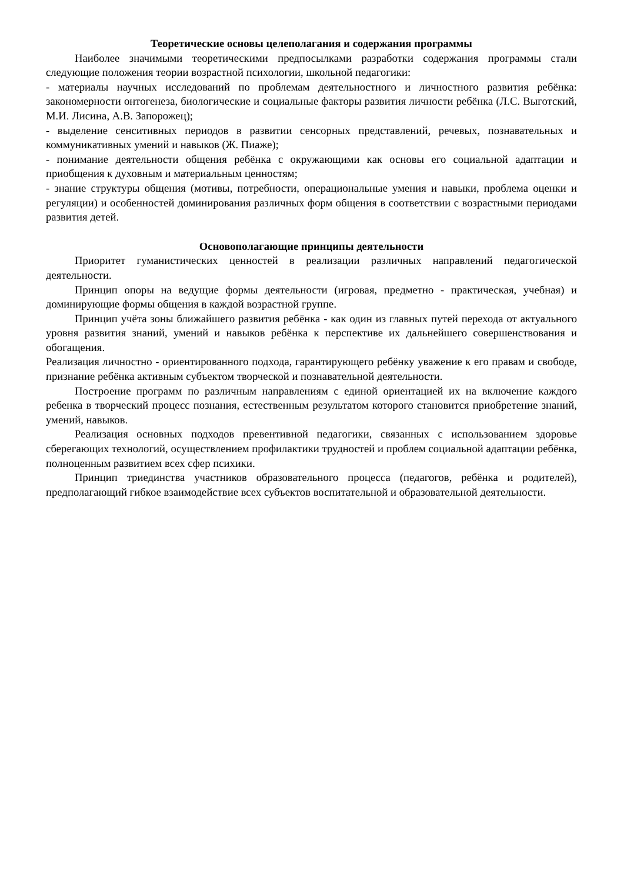Теоретические основы целеполагания и содержания программы
Наиболее значимыми теоретическими предпосылками разработки содержания программы стали следующие положения теории возрастной психологии, школьной педагогики:
- материалы научных исследований по проблемам деятельностного и личностного развития ребёнка: закономерности онтогенеза, биологические и социальные факторы развития личности ребёнка (Л.С. Выготский, М.И. Лисина, А.В. Запорожец);
- выделение сенситивных периодов в развитии сенсорных представлений, речевых, познавательных и коммуникативных умений и навыков (Ж. Пиаже);
- понимание деятельности общения ребёнка с окружающими как основы его социальной адаптации и приобщения к духовным и материальным ценностям;
- знание структуры общения (мотивы, потребности, операциональные умения и навыки, проблема оценки и регуляции) и особенностей доминирования различных форм общения в соответствии с возрастными периодами развития детей.
Основополагающие принципы деятельности
Приоритет гуманистических ценностей в реализации различных направлений педагогической деятельности.
Принцип опоры на ведущие формы деятельности (игровая, предметно - практическая, учебная) и доминирующие формы общения в каждой возрастной группе.
Принцип учёта зоны ближайшего развития ребёнка - как один из главных путей перехода от актуального уровня развития знаний, умений и навыков ребёнка к перспективе их дальнейшего совершенствования и обогащения.
Реализация личностно - ориентированного подхода, гарантирующего ребёнку уважение к его правам и свободе, признание ребёнка активным субъектом творческой и познавательной деятельности.
Построение программ по различным направлениям с единой ориентацией их на включение каждого ребенка в творческий процесс познания, естественным результатом которого становится приобретение знаний, умений, навыков.
Реализация основных подходов превентивной педагогики, связанных с использованием здоровье сберегающих технологий, осуществлением профилактики трудностей и проблем социальной адаптации ребёнка, полноценным развитием всех сфер психики.
Принцип триединства участников образовательного процесса (педагогов, ребёнка и родителей), предполагающий гибкое взаимодействие всех субъектов воспитательной и образовательной деятельности.